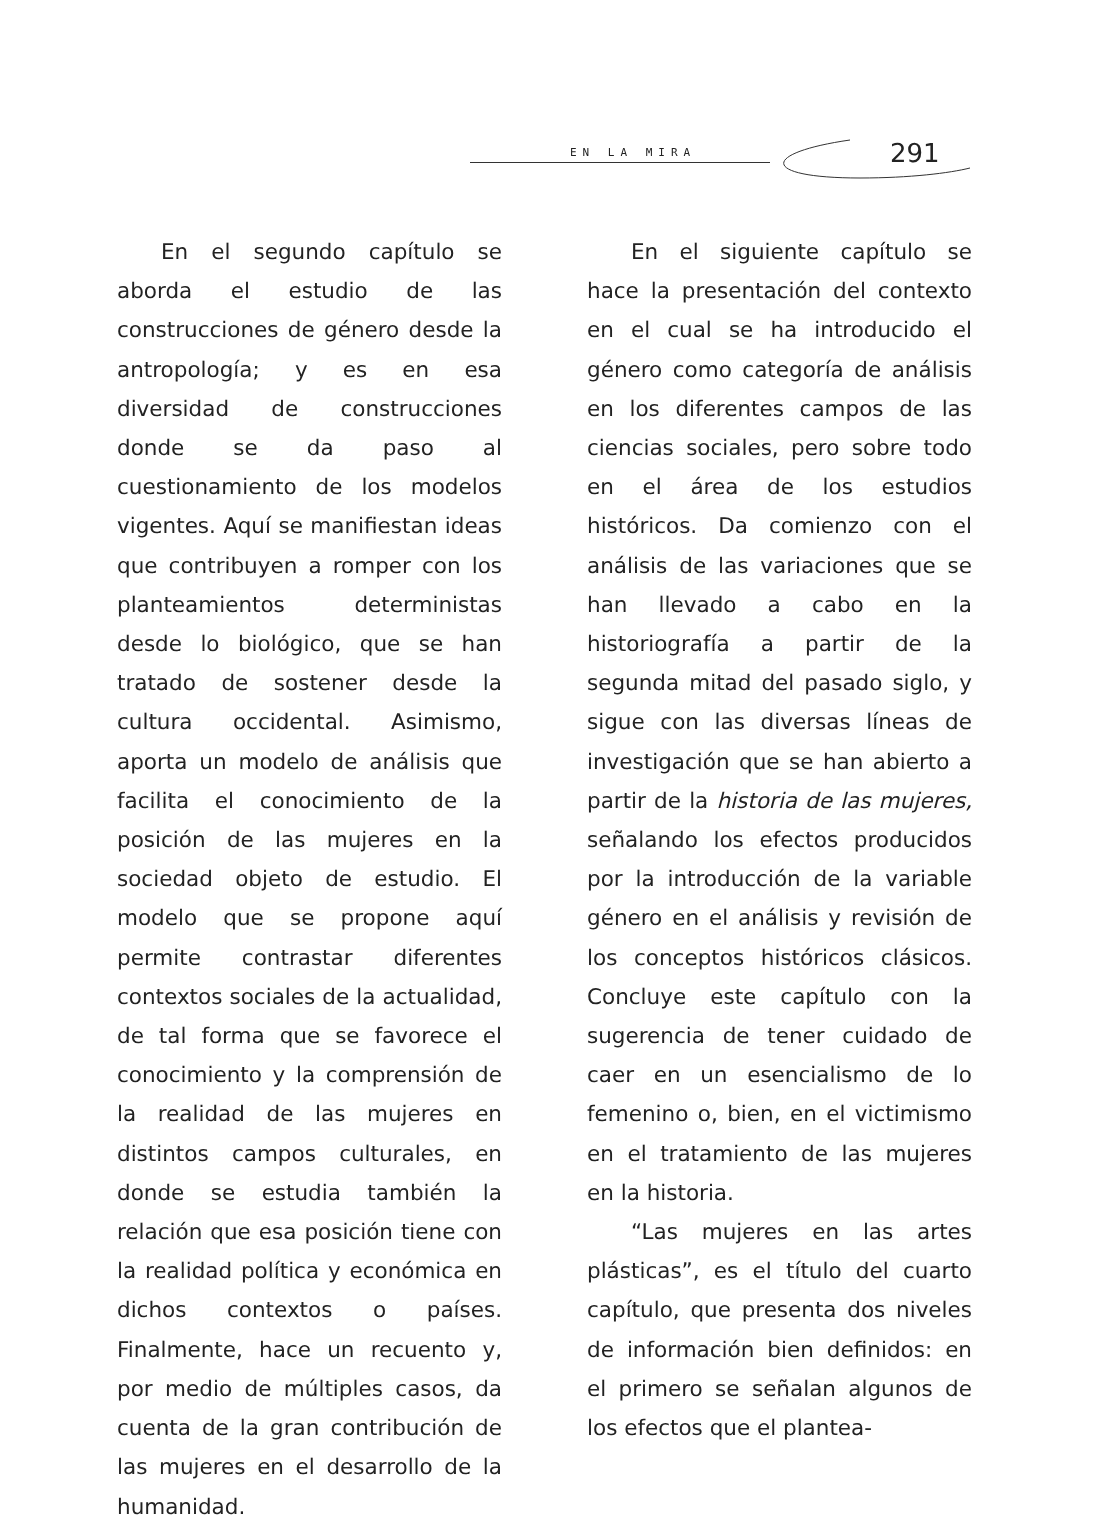EN LA MIRA 291
En el segundo capítulo se aborda el estudio de las construcciones de género desde la antropología; y es en esa diversidad de construcciones donde se da paso al cuestionamiento de los modelos vigentes. Aquí se manifiestan ideas que contribuyen a romper con los planteamientos deterministas desde lo biológico, que se han tratado de sostener desde la cultura occidental. Asimismo, aporta un modelo de análisis que facilita el conocimiento de la posición de las mujeres en la sociedad objeto de estudio. El modelo que se propone aquí permite contrastar diferentes contextos sociales de la actualidad, de tal forma que se favorece el conocimiento y la comprensión de la realidad de las mujeres en distintos campos culturales, en donde se estudia también la relación que esa posición tiene con la realidad política y económica en dichos contextos o países. Finalmente, hace un recuento y, por medio de múltiples casos, da cuenta de la gran contribución de las mujeres en el desarrollo de la humanidad.
En el siguiente capítulo se hace la presentación del contexto en el cual se ha introducido el género como categoría de análisis en los diferentes campos de las ciencias sociales, pero sobre todo en el área de los estudios históricos. Da comienzo con el análisis de las variaciones que se han llevado a cabo en la historiografía a partir de la segunda mitad del pasado siglo, y sigue con las diversas líneas de investigación que se han abierto a partir de la historia de las mujeres, señalando los efectos producidos por la introducción de la variable género en el análisis y revisión de los conceptos históricos clásicos. Concluye este capítulo con la sugerencia de tener cuidado de caer en un esencialismo de lo femenino o, bien, en el victimismo en el tratamiento de las mujeres en la historia.
“Las mujeres en las artes plásticas”, es el título del cuarto capítulo, que presenta dos niveles de información bien definidos: en el primero se señalan algunos de los efectos que el plantea-